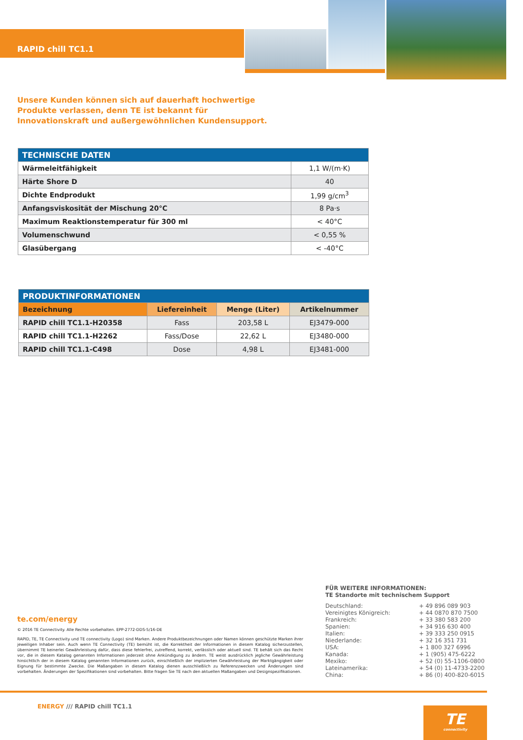RAPID chill TC1.1
Unsere Kunden können sich auf dauerhaft hochwertige Produkte verlassen, denn TE ist bekannt für Innovationskraft und außergewöhnlichen Kundensupport.
| TECHNISCHE DATEN | |
| --- | --- |
| Wärmeleitfähigkeit | 1,1 W/(m·K) |
| Härte Shore D | 40 |
| Dichte Endprodukt | 1,99 g/cm<sup>3</sup> |
| Anfangsviskosität der Mischung 20°C | 8 Pa·s |
| Maximum Reaktionstemperatur für 300 ml | < 40°C |
| Volumenschwund | < 0,55 % |
| Glasübergang | < -40°C |
| PRODUKTINFORMATIONEN | | | |
| --- | --- | --- | --- |
| Bezeichnung | Liefereinheit | Menge (Liter) | Artikelnummer |
| RAPID chill TC1.1-H20358 | Fass | 203,58 L | EJ3479-000 |
| RAPID chill TC1.1-H2262 | Fass/Dose | 22,62 L | EJ3480-000 |
| RAPID chill TC1.1-C498 | Dose | 4,98 L | EJ3481-000 |
te.com/energy
© 2016 TE Connectivity. Alle Rechte vorbehalten. EPP-2772-DDS-5/16-DE
RAPID, TE, TE Connectivity und TE connectivity (Logo) sind Marken. Andere Produktbezeichnungen oder Namen können geschützte Marken ihrer jeweiligen Inhaber sein. Auch wenn TE Connectivity (TE) bemüht ist, die Korrektheit der Informationen in diesem Katalog sicherzustellen, übernimmt TE keinerlei Gewährleistung dafür, dass diese fehlerfrei, zutreffend, korrekt, verlässlich oder aktuell sind. TE behält sich das Recht vor, die in diesem Katalog genannten Informationen jederzeit ohne Ankündigung zu ändern. TE weist ausdrücklich jegliche Gewährleistung hinsichtlich der in diesem Katalog genannten Informationen zurück, einschließlich der implizierten Gewährleistung der Marktgängigkeit oder Eignung für bestimmte Zwecke. Die Maßangaben in diesem Katalog dienen ausschließlich zu Referenzzwecken und Änderungen sind vorbehalten. Änderungen der Spezifikationen sind vorbehalten. Bitte fragen Sie TE nach den aktuellen Maßangaben und Designspezifikationen.
FÜR WEITERE INFORMATIONEN:
TE Standorte mit technischem Support
| Deutschland: | + 49 896 089 903 |
| Vereinigtes Königreich: | + 44 0870 870 7500 |
| Frankreich: | + 33 380 583 200 |
| Spanien: | + 34 916 630 400 |
| Italien: | + 39 333 250 0915 |
| Niederlande: | + 32 16 351 731 |
| USA: | + 1 800 327 6996 |
| Kanada: | + 1 (905) 475-6222 |
| Mexiko: | + 52 (0) 55-1106-0800 |
| Lateinamerika: | + 54 (0) 11-4733-2200 |
| China: | + 86 (0) 400-820-6015 |
ENERGY /// RAPID chill TC1.1
TE
connectivity